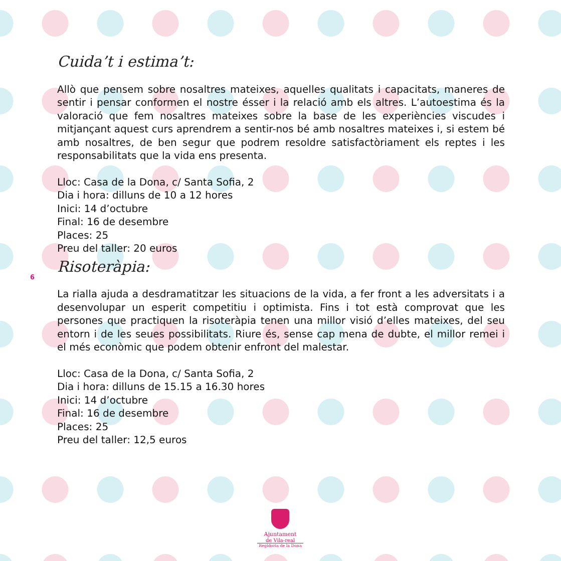6
Cuida’t i estima’t:
Allò que pensem sobre nosaltres mateixes, aquelles qualitats i capacitats, maneres de sentir i pensar conformen el nostre ésser i la relació amb els altres. L’autoestima és la valoració que fem nosaltres mateixes sobre la base de les experiències viscudes i mitjançant aquest curs aprendrem a sentir-nos bé amb nosaltres mateixes i, si estem bé amb nosaltres, de ben segur que podrem resoldre satisfactòriament els reptes i les responsabilitats que la vida ens presenta.
Lloc: Casa de la Dona, c/ Santa Sofia, 2
Dia i hora: dilluns de 10 a 12 hores
Inici: 14 d’octubre
Final: 16 de desembre
Places: 25
Preu del taller: 20 euros
Risoteràpia:
La rialla ajuda a desdramatitzar les situacions de la vida, a fer front a les adversitats i a desenvolupar un esperit competitiu i optimista. Fins i tot està comprovat que les persones que practiquen la risoteràpia tenen una millor visió d’elles mateixes, del seu entorn i de les seues possibilitats. Riure és, sense cap mena de dubte, el millor remei i el més econòmic que podem obtenir enfront del malestar.
Lloc: Casa de la Dona, c/ Santa Sofia, 2
Dia i hora: dilluns de 15.15 a 16.30 hores
Inici: 14 d’octubre
Final: 16 de desembre
Places: 25
Preu del taller: 12,5 euros
Ajuntament
de Vila-real
Regidoria de la Dona